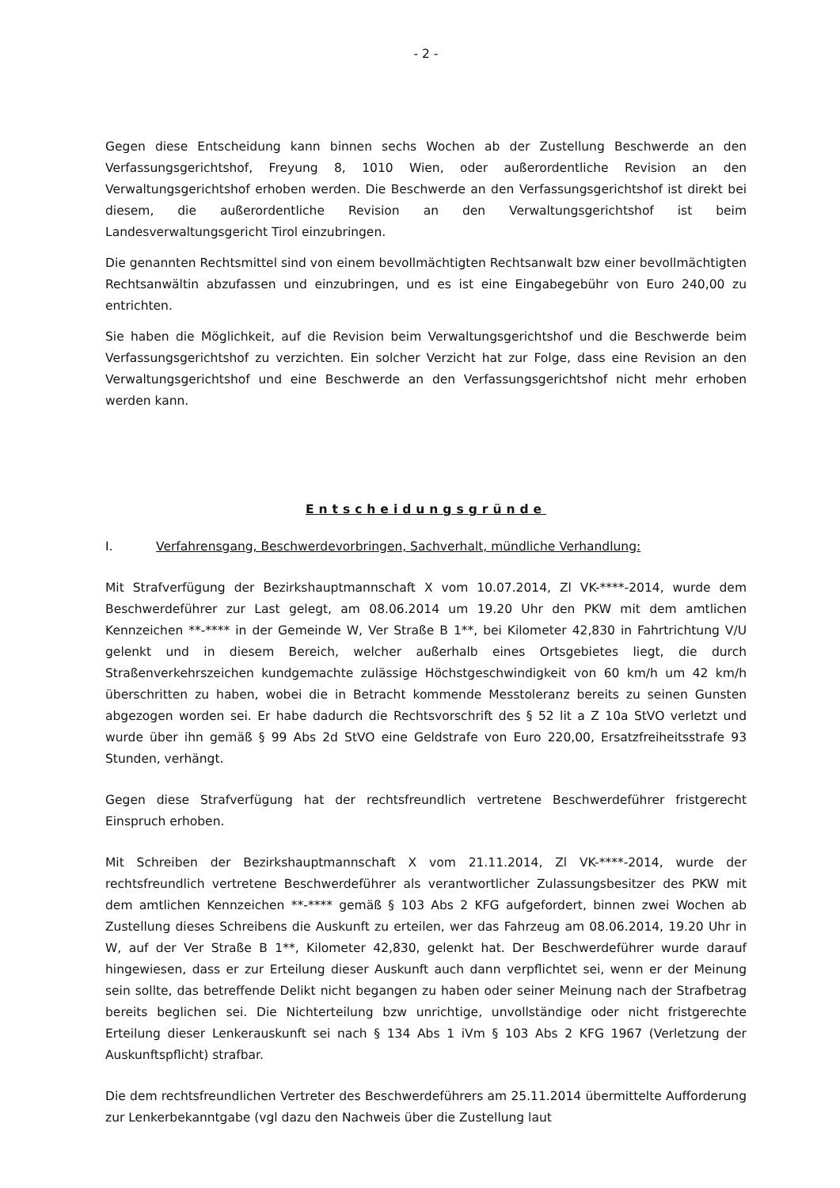- 2 -
Gegen diese Entscheidung kann binnen sechs Wochen ab der Zustellung Beschwerde an den Verfassungsgerichtshof, Freyung 8, 1010 Wien, oder außerordentliche Revision an den Verwaltungsgerichtshof erhoben werden. Die Beschwerde an den Verfassungsgerichtshof ist direkt bei diesem, die außerordentliche Revision an den Verwaltungsgerichtshof ist beim Landesverwaltungsgericht Tirol einzubringen.
Die genannten Rechtsmittel sind von einem bevollmächtigten Rechtsanwalt bzw einer bevollmächtigten Rechtsanwältin abzufassen und einzubringen, und es ist eine Eingabe­gebühr von Euro 240,00 zu entrichten.
Sie haben die Möglichkeit, auf die Revision beim Verwaltungsgerichtshof und die Beschwerde beim Verfassungsgerichtshof zu verzichten. Ein solcher Verzicht hat zur Folge, dass eine Revision an den Verwaltungsgerichtshof und eine Beschwerde an den Verfassungsgerichtshof nicht mehr erhoben werden kann.
Entscheidungsgründe
I. Verfahrensgang, Beschwerdevorbringen, Sachverhalt, mündliche Verhandlung:
Mit Strafverfügung der Bezirkshauptmannschaft X vom 10.07.2014, Zl VK-****-2014, wurde dem Beschwerdeführer zur Last gelegt, am 08.06.2014 um 19.20 Uhr den PKW mit dem amtlichen Kennzeichen **-**** in der Gemeinde W, Ver Straße B 1**, bei Kilometer 42,830 in Fahrtrichtung V/U gelenkt und in diesem Bereich, welcher außerhalb eines Ortsgebietes liegt, die durch Straßenverkehrszeichen kundgemachte zulässige Höchstgeschwindigkeit von 60 km/h um 42 km/h überschritten zu haben, wobei die in Betracht kommende Messtoleranz bereits zu seinen Gunsten abgezogen worden sei. Er habe dadurch die Rechtsvorschrift des § 52 lit a Z 10a StVO verletzt und wurde über ihn gemäß § 99 Abs 2d StVO eine Geldstrafe von Euro 220,00, Ersatzfreiheitsstrafe 93 Stunden, verhängt.
Gegen diese Strafverfügung hat der rechtsfreundlich vertretene Beschwerdeführer fristgerecht Einspruch erhoben.
Mit Schreiben der Bezirkshauptmannschaft X vom 21.11.2014, Zl VK-****-2014, wurde der rechtsfreundlich vertretene Beschwerdeführer als verantwortlicher Zulassungsbesitzer des PKW mit dem amtlichen Kennzeichen **-**** gemäß § 103 Abs 2 KFG aufgefordert, binnen zwei Wochen ab Zustellung dieses Schreibens die Auskunft zu erteilen, wer das Fahrzeug am 08.06.2014, 19.20 Uhr in W, auf der Ver Straße B 1**, Kilometer 42,830, gelenkt hat. Der Beschwerdeführer wurde darauf hingewiesen, dass er zur Erteilung dieser Auskunft auch dann verpflichtet sei, wenn er der Meinung sein sollte, das betreffende Delikt nicht begangen zu haben oder seiner Meinung nach der Strafbetrag bereits beglichen sei. Die Nichterteilung bzw unrichtige, unvollständige oder nicht fristgerechte Erteilung dieser Lenkerauskunft sei nach § 134 Abs 1 iVm § 103 Abs 2 KFG 1967 (Verletzung der Auskunftspflicht) strafbar.
Die dem rechtsfreundlichen Vertreter des Beschwerdeführers am 25.11.2014 übermittelte Aufforderung zur Lenkerbekanntgabe (vgl dazu den Nachweis über die Zustellung laut